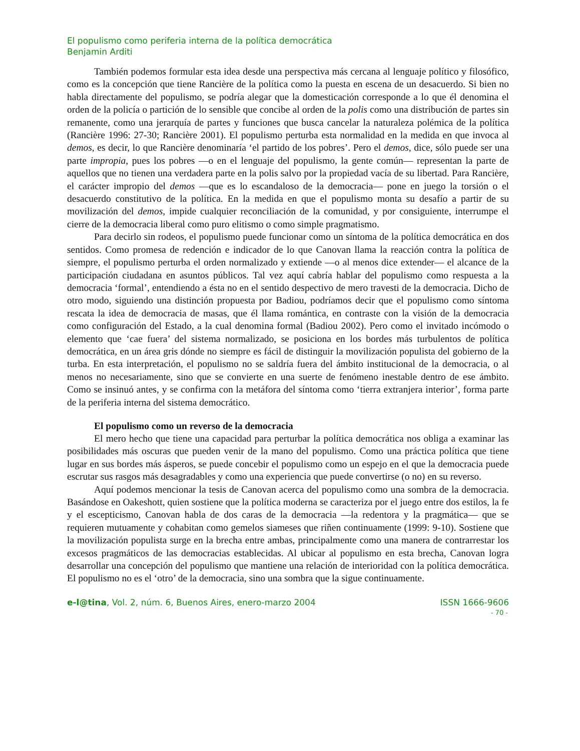El populismo como periferia interna de la política democrática
Benjamin Arditi
También podemos formular esta idea desde una perspectiva más cercana al lenguaje político y filosófico, como es la concepción que tiene Rancière de la política como la puesta en escena de un desacuerdo. Si bien no habla directamente del populismo, se podría alegar que la domesticación corresponde a lo que él denomina el orden de la policía o partición de lo sensible que concibe al orden de la polis como una distribución de partes sin remanente, como una jerarquía de partes y funciones que busca cancelar la naturaleza polémica de la política (Rancière 1996: 27-30; Rancière 2001). El populismo perturba esta normalidad en la medida en que invoca al demos, es decir, lo que Rancière denominaría ‘el partido de los pobres’. Pero el demos, dice, sólo puede ser una parte impropia, pues los pobres —o en el lenguaje del populismo, la gente común— representan la parte de aquellos que no tienen una verdadera parte en la polis salvo por la propiedad vacía de su libertad. Para Rancière, el carácter impropio del demos —que es lo escandaloso de la democracia— pone en juego la torsión o el desacuerdo constitutivo de la política. En la medida en que el populismo monta su desafío a partir de su movilización del demos, impide cualquier reconciliación de la comunidad, y por consiguiente, interrumpe el cierre de la democracia liberal como puro elitismo o como simple pragmatismo.
Para decirlo sin rodeos, el populismo puede funcionar como un síntoma de la política democrática en dos sentidos. Como promesa de redención e indicador de lo que Canovan llama la reacción contra la política de siempre, el populismo perturba el orden normalizado y extiende —o al menos dice extender— el alcance de la participación ciudadana en asuntos públicos. Tal vez aquí cabría hablar del populismo como respuesta a la democracia ‘formal’, entendiendo a ésta no en el sentido despectivo de mero travesti de la democracia. Dicho de otro modo, siguiendo una distinción propuesta por Badiou, podríamos decir que el populismo como síntoma rescata la idea de democracia de masas, que él llama romántica, en contraste con la visión de la democracia como configuración del Estado, a la cual denomina formal (Badiou 2002). Pero como el invitado incómodo o elemento que ‘cae fuera’ del sistema normalizado, se posiciona en los bordes más turbulentos de política democrática, en un área gris dónde no siempre es fácil de distinguir la movilización populista del gobierno de la turba. En esta interpretación, el populismo no se saldría fuera del ámbito institucional de la democracia, o al menos no necesariamente, sino que se convierte en una suerte de fenómeno inestable dentro de ese ámbito. Como se insinuó antes, y se confirma con la metáfora del síntoma como ‘tierra extranjera interior’, forma parte de la periferia interna del sistema democrático.
El populismo como un reverso de la democracia
El mero hecho que tiene una capacidad para perturbar la política democrática nos obliga a examinar las posibilidades más oscuras que pueden venir de la mano del populismo. Como una práctica política que tiene lugar en sus bordes más ásperos, se puede concebir el populismo como un espejo en el que la democracia puede escrutar sus rasgos más desagradables y como una experiencia que puede convertirse (o no) en su reverso.
Aquí podemos mencionar la tesis de Canovan acerca del populismo como una sombra de la democracia. Basándose en Oakeshott, quien sostiene que la política moderna se caracteriza por el juego entre dos estilos, la fe y el escepticismo, Canovan habla de dos caras de la democracia —la redentora y la pragmática— que se requieren mutuamente y cohabitan como gemelos siameses que riñen continuamente (1999: 9-10). Sostiene que la movilización populista surge en la brecha entre ambas, principalmente como una manera de contrarrestar los excesos pragmáticos de las democracias establecidas. Al ubicar al populismo en esta brecha, Canovan logra desarrollar una concepción del populismo que mantiene una relación de interioridad con la política democrática. El populismo no es el ‘otro’ de la democracia, sino una sombra que la sigue continuamente.
e-l@tina, Vol. 2, núm. 6, Buenos Aires, enero-marzo 2004 ISSN 1666-9606
- 70 -